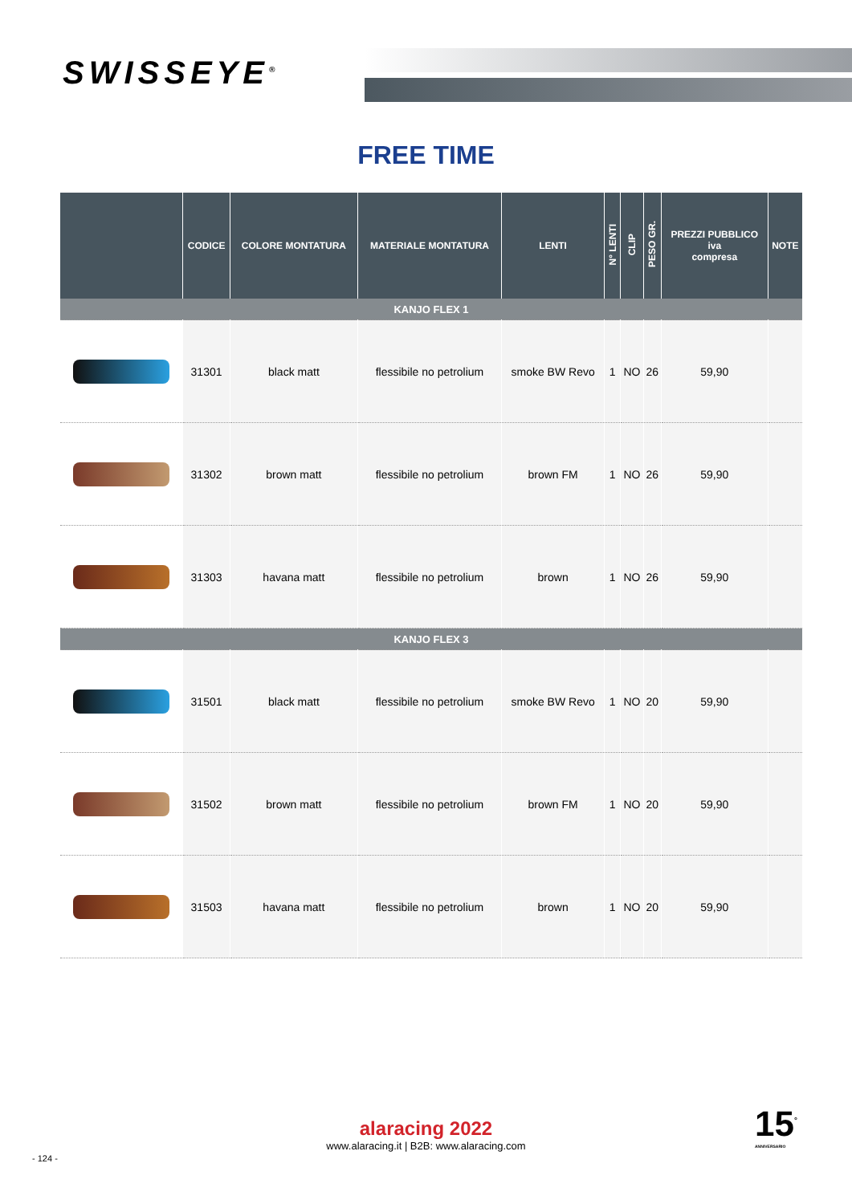SWISSEYE<sup>®</sup>
FREE TIME
| | CODICE | COLORE MONTATURA | MATERIALE MONTATURA | LENTI | N° LENTI | CLIP | PESO GR. | PREZZI PUBBLICO iva compresa | NOTE |
| --- | --- | --- | --- | --- | --- | --- | --- | --- | --- |
| KANJO FLEX 1 | | | | | | | | | |
| | 31301 | black matt | flessibile no petrolium | smoke BW Revo | 1 | NO | 26 | 59,90 | |
| | 31302 | brown matt | flessibile no petrolium | brown FM | 1 | NO | 26 | 59,90 | |
| | 31303 | havana matt | flessibile no petrolium | brown | 1 | NO | 26 | 59,90 | |
| KANJO FLEX 3 | | | | | | | | | |
| | 31501 | black matt | flessibile no petrolium | smoke BW Revo | 1 | NO | 20 | 59,90 | |
| | 31502 | brown matt | flessibile no petrolium | brown FM | 1 | NO | 20 | 59,90 | |
| | 31503 | havana matt | flessibile no petrolium | brown | 1 | NO | 20 | 59,90 | |
alaracing 2022
www.alaracing.it | B2B: www.alaracing.com
- 124 -
15<sup>°</sup>
ANNIVERSARIO